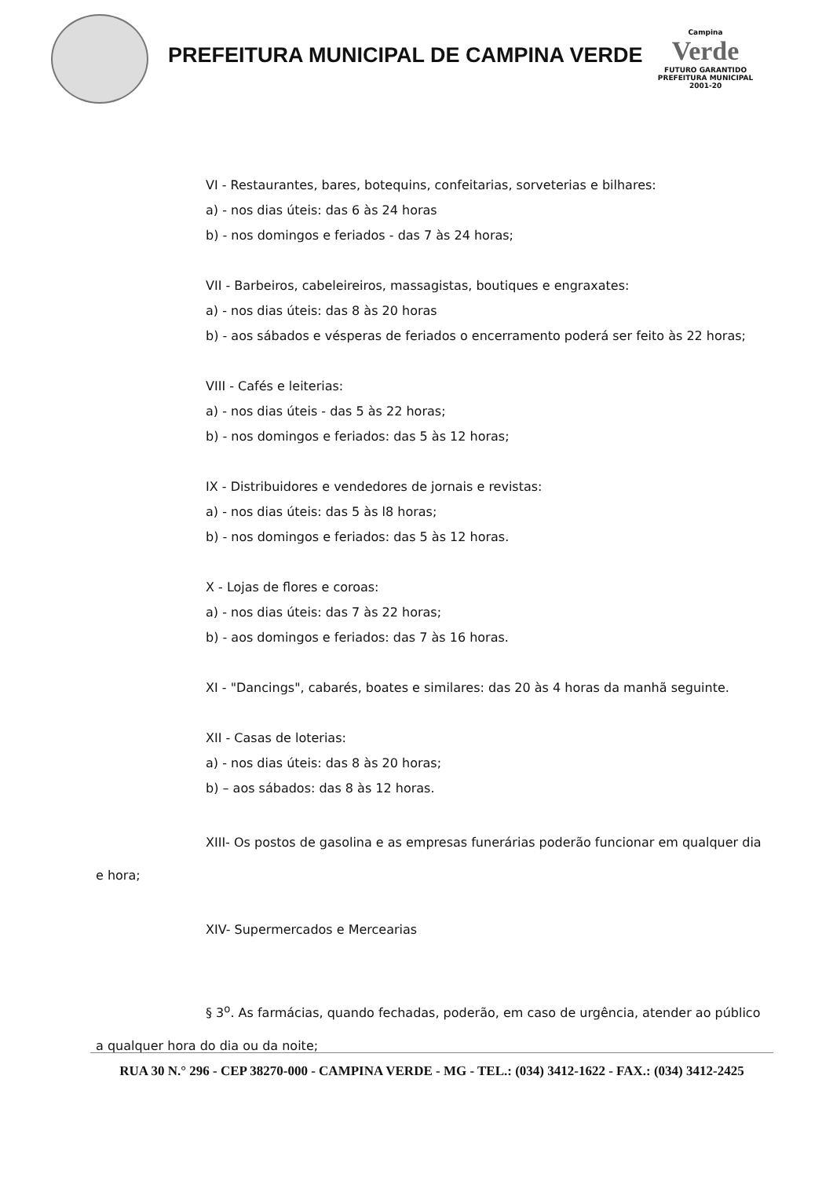PREFEITURA MUNICIPAL DE CAMPINA VERDE
Campina
Verde
FUTURO GARANTIDO
PREFEITURA MUNICIPAL 2001-20
VI - Restaurantes, bares, botequins, confeitarias, sorveterias e bilhares:
a) - nos dias úteis: das 6 às 24 horas
b) - nos domingos e feriados - das 7 às 24 horas;
VII - Barbeiros, cabeleireiros, massagistas, boutiques e engraxates:
a) - nos dias úteis: das 8 às 20 horas
b) - aos sábados e vésperas de feriados o encerramento poderá ser feito às 22 horas;
VIII - Cafés e leiterias:
a) - nos dias úteis - das 5 às 22 horas;
b) - nos domingos e feriados: das 5 às 12 horas;
IX - Distribuidores e vendedores de jornais e revistas:
a) - nos dias úteis: das 5 às l8 horas;
b) - nos domingos e feriados: das 5 às 12 horas.
X - Lojas de flores e coroas:
a) - nos dias úteis: das 7 às 22 horas;
b) - aos domingos e feriados: das 7 às 16 horas.
XI - "Dancings", cabarés, boates e similares: das 20 às 4 horas da manhã seguinte.
XII - Casas de loterias:
a) - nos dias úteis: das 8 às 20 horas;
b) – aos sábados: das 8 às 12 horas.
XIII- Os postos de gasolina e as empresas funerárias poderão funcionar em qualquer dia e hora;
XIV- Supermercados e Mercearias
§ 3<sup>o</sup>. As farmácias, quando fechadas, poderão, em caso de urgência, atender ao público a qualquer hora do dia ou da noite;
RUA 30 N.° 296 - CEP 38270-000 - CAMPINA VERDE - MG - TEL.: (034) 3412-1622 - FAX.: (034) 3412-2425